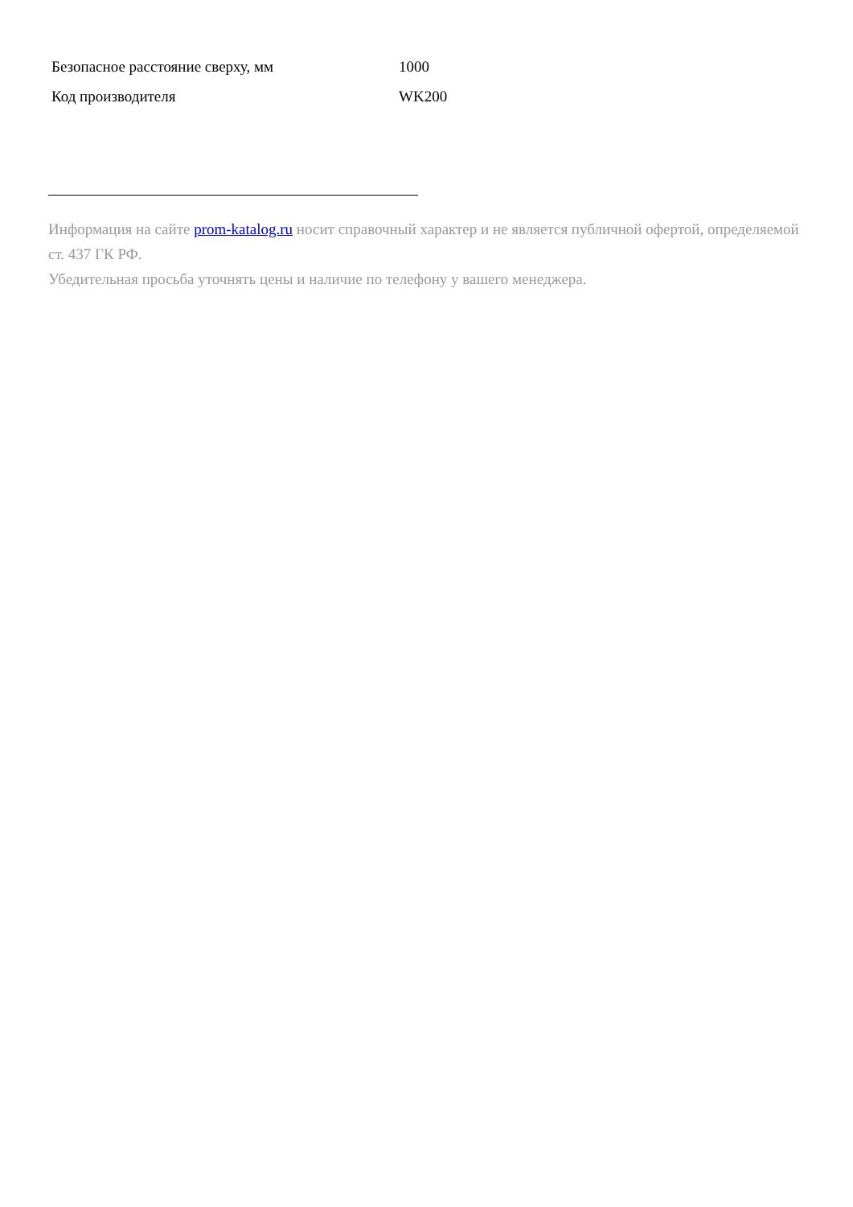| Безопасное расстояние сверху, мм | 1000 |
| Код производителя | WK200 |
Информация на сайте prom-katalog.ru носит справочный характер и не является публичной офертой, определяемой ст. 437 ГК РФ.
Убедительная просьба уточнять цены и наличие по телефону у вашего менеджера.